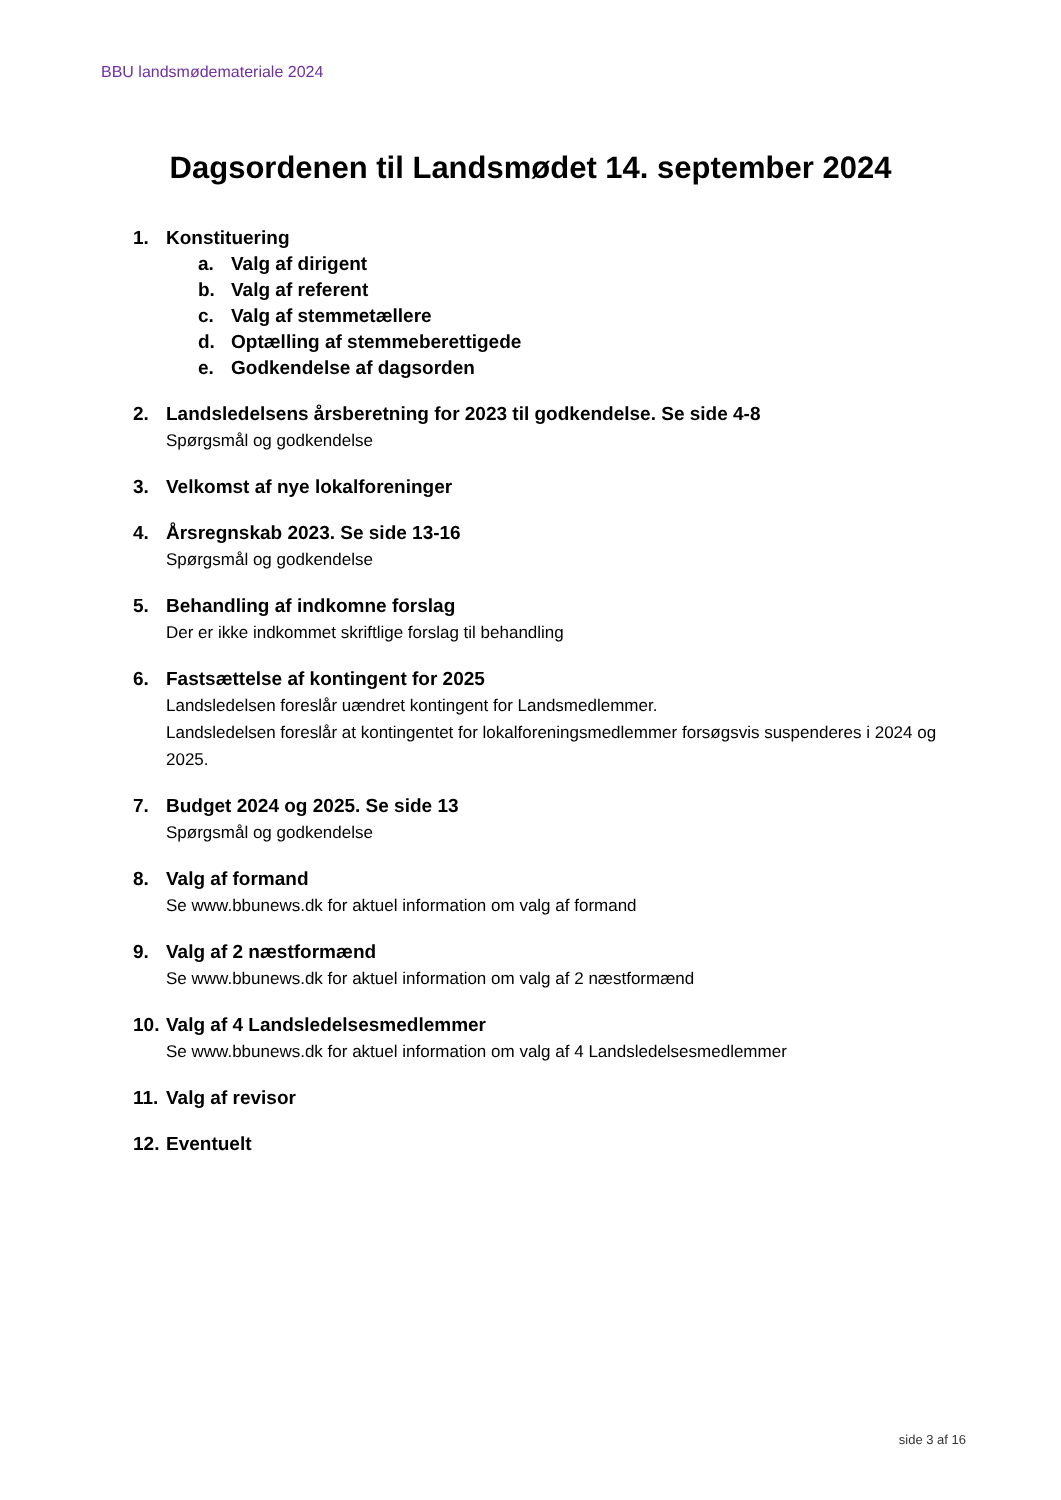BBU landsmødemateriale 2024
Dagsordenen til Landsmødet 14. september 2024
1. Konstituering
a. Valg af dirigent
b. Valg af referent
c. Valg af stemmetællere
d. Optælling af stemmeberettigede
e. Godkendelse af dagsorden
2. Landsledelsens årsberetning for 2023 til godkendelse. Se side 4-8
Spørgsmål og godkendelse
3. Velkomst af nye lokalforeninger
4. Årsregnskab 2023. Se side 13-16
Spørgsmål og godkendelse
5. Behandling af indkomne forslag
Der er ikke indkommet skriftlige forslag til behandling
6. Fastsættelse af kontingent for 2025
Landsledelsen foreslår uændret kontingent for Landsmedlemmer.
Landsledelsen foreslår at kontingentet for lokalforeningsmedlemmer forsøgsvis suspenderes i 2024 og 2025.
7. Budget 2024 og 2025. Se side 13
Spørgsmål og godkendelse
8. Valg af formand
Se www.bbunews.dk for aktuel information om valg af formand
9. Valg af 2 næstformænd
Se www.bbunews.dk for aktuel information om valg af 2 næstformænd
10. Valg af 4 Landsledelsesmedlemmer
Se www.bbunews.dk for aktuel information om valg af 4 Landsledelsesmedlemmer
11. Valg af revisor
12. Eventuelt
side 3 af 16